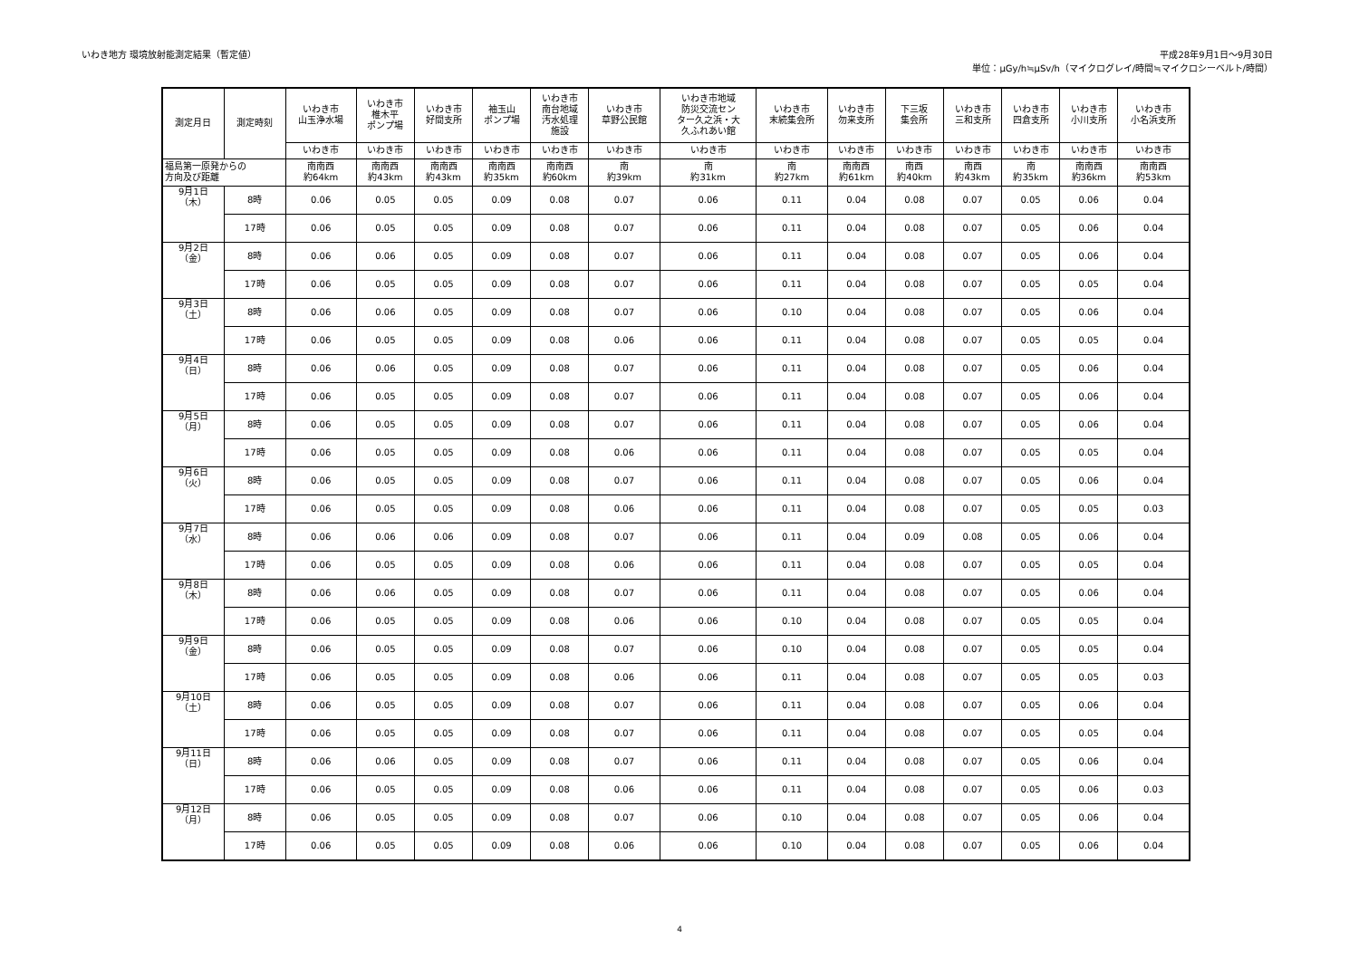いわき地方 環境放射能測定結果（暫定値）
平成28年9月1日～9月30日
単位：μGy/h≒μSv/h（マイクログレイ/時間≒マイクロシーベルト/時間）
| 測定月日 | 測定時刻 | いわき市 山玉浄水場 | いわき市 椎木平 ポンプ場 | いわき市 好間支所 | 袖玉山 ポンプ場 | いわき市 南台地域 汚水処理 施設 | いわき市 草野公民館 | いわき市地域 防災交流セン ター久之浜・大 久ふれあい館 | いわき市 末続集会所 | いわき市 勿来支所 | 下三坂 集会所 | いわき市 三和支所 | いわき市 四倉支所 | いわき市 小川支所 | いわき市 小名浜支所 |
| --- | --- | --- | --- | --- | --- | --- | --- | --- | --- | --- | --- | --- | --- | --- | --- |
| | | いわき市 | いわき市 | いわき市 | いわき市 | いわき市 | いわき市 | いわき市 | いわき市 | いわき市 | いわき市 | いわき市 | いわき市 | いわき市 | いわき市 |
| 福島第一原発からの 方向及び距離 | | 南南西 約64km | 南南西 約43km | 南南西 約43km | 南南西 約35km | 南南西 約60km | 南 約39km | 南 約31km | 南 約27km | 南南西 約61km | 南西 約40km | 南西 約43km | 南 約35km | 南南西 約36km | 南南西 約53km |
| 9月1日 （木） | 8時 | 0.06 | 0.05 | 0.05 | 0.09 | 0.08 | 0.07 | 0.06 | 0.11 | 0.04 | 0.08 | 0.07 | 0.05 | 0.06 | 0.04 |
| | 17時 | 0.06 | 0.05 | 0.05 | 0.09 | 0.08 | 0.07 | 0.06 | 0.11 | 0.04 | 0.08 | 0.07 | 0.05 | 0.06 | 0.04 |
| 9月2日 （金） | 8時 | 0.06 | 0.06 | 0.05 | 0.09 | 0.08 | 0.07 | 0.06 | 0.11 | 0.04 | 0.08 | 0.07 | 0.05 | 0.06 | 0.04 |
| | 17時 | 0.06 | 0.05 | 0.05 | 0.09 | 0.08 | 0.07 | 0.06 | 0.11 | 0.04 | 0.08 | 0.07 | 0.05 | 0.05 | 0.04 |
| 9月3日 （土） | 8時 | 0.06 | 0.06 | 0.05 | 0.09 | 0.08 | 0.07 | 0.06 | 0.10 | 0.04 | 0.08 | 0.07 | 0.05 | 0.06 | 0.04 |
| | 17時 | 0.06 | 0.05 | 0.05 | 0.09 | 0.08 | 0.06 | 0.06 | 0.11 | 0.04 | 0.08 | 0.07 | 0.05 | 0.05 | 0.04 |
| 9月4日 （日） | 8時 | 0.06 | 0.06 | 0.05 | 0.09 | 0.08 | 0.07 | 0.06 | 0.11 | 0.04 | 0.08 | 0.07 | 0.05 | 0.06 | 0.04 |
| | 17時 | 0.06 | 0.05 | 0.05 | 0.09 | 0.08 | 0.07 | 0.06 | 0.11 | 0.04 | 0.08 | 0.07 | 0.05 | 0.06 | 0.04 |
| 9月5日 （月） | 8時 | 0.06 | 0.05 | 0.05 | 0.09 | 0.08 | 0.07 | 0.06 | 0.11 | 0.04 | 0.08 | 0.07 | 0.05 | 0.06 | 0.04 |
| | 17時 | 0.06 | 0.05 | 0.05 | 0.09 | 0.08 | 0.06 | 0.06 | 0.11 | 0.04 | 0.08 | 0.07 | 0.05 | 0.05 | 0.04 |
| 9月6日 （火） | 8時 | 0.06 | 0.05 | 0.05 | 0.09 | 0.08 | 0.07 | 0.06 | 0.11 | 0.04 | 0.08 | 0.07 | 0.05 | 0.06 | 0.04 |
| | 17時 | 0.06 | 0.05 | 0.05 | 0.09 | 0.08 | 0.06 | 0.06 | 0.11 | 0.04 | 0.08 | 0.07 | 0.05 | 0.05 | 0.03 |
| 9月7日 （水） | 8時 | 0.06 | 0.06 | 0.06 | 0.09 | 0.08 | 0.07 | 0.06 | 0.11 | 0.04 | 0.09 | 0.08 | 0.05 | 0.06 | 0.04 |
| | 17時 | 0.06 | 0.05 | 0.05 | 0.09 | 0.08 | 0.06 | 0.06 | 0.11 | 0.04 | 0.08 | 0.07 | 0.05 | 0.05 | 0.04 |
| 9月8日 （木） | 8時 | 0.06 | 0.06 | 0.05 | 0.09 | 0.08 | 0.07 | 0.06 | 0.11 | 0.04 | 0.08 | 0.07 | 0.05 | 0.06 | 0.04 |
| | 17時 | 0.06 | 0.05 | 0.05 | 0.09 | 0.08 | 0.06 | 0.06 | 0.10 | 0.04 | 0.08 | 0.07 | 0.05 | 0.05 | 0.04 |
| 9月9日 （金） | 8時 | 0.06 | 0.05 | 0.05 | 0.09 | 0.08 | 0.07 | 0.06 | 0.10 | 0.04 | 0.08 | 0.07 | 0.05 | 0.05 | 0.04 |
| | 17時 | 0.06 | 0.05 | 0.05 | 0.09 | 0.08 | 0.06 | 0.06 | 0.11 | 0.04 | 0.08 | 0.07 | 0.05 | 0.05 | 0.03 |
| 9月10日 （土） | 8時 | 0.06 | 0.05 | 0.05 | 0.09 | 0.08 | 0.07 | 0.06 | 0.11 | 0.04 | 0.08 | 0.07 | 0.05 | 0.06 | 0.04 |
| | 17時 | 0.06 | 0.05 | 0.05 | 0.09 | 0.08 | 0.07 | 0.06 | 0.11 | 0.04 | 0.08 | 0.07 | 0.05 | 0.05 | 0.04 |
| 9月11日 （日） | 8時 | 0.06 | 0.06 | 0.05 | 0.09 | 0.08 | 0.07 | 0.06 | 0.11 | 0.04 | 0.08 | 0.07 | 0.05 | 0.06 | 0.04 |
| | 17時 | 0.06 | 0.05 | 0.05 | 0.09 | 0.08 | 0.06 | 0.06 | 0.11 | 0.04 | 0.08 | 0.07 | 0.05 | 0.06 | 0.03 |
| 9月12日 （月） | 8時 | 0.06 | 0.05 | 0.05 | 0.09 | 0.08 | 0.07 | 0.06 | 0.10 | 0.04 | 0.08 | 0.07 | 0.05 | 0.06 | 0.04 |
| | 17時 | 0.06 | 0.05 | 0.05 | 0.09 | 0.08 | 0.06 | 0.06 | 0.10 | 0.04 | 0.08 | 0.07 | 0.05 | 0.06 | 0.04 |
4